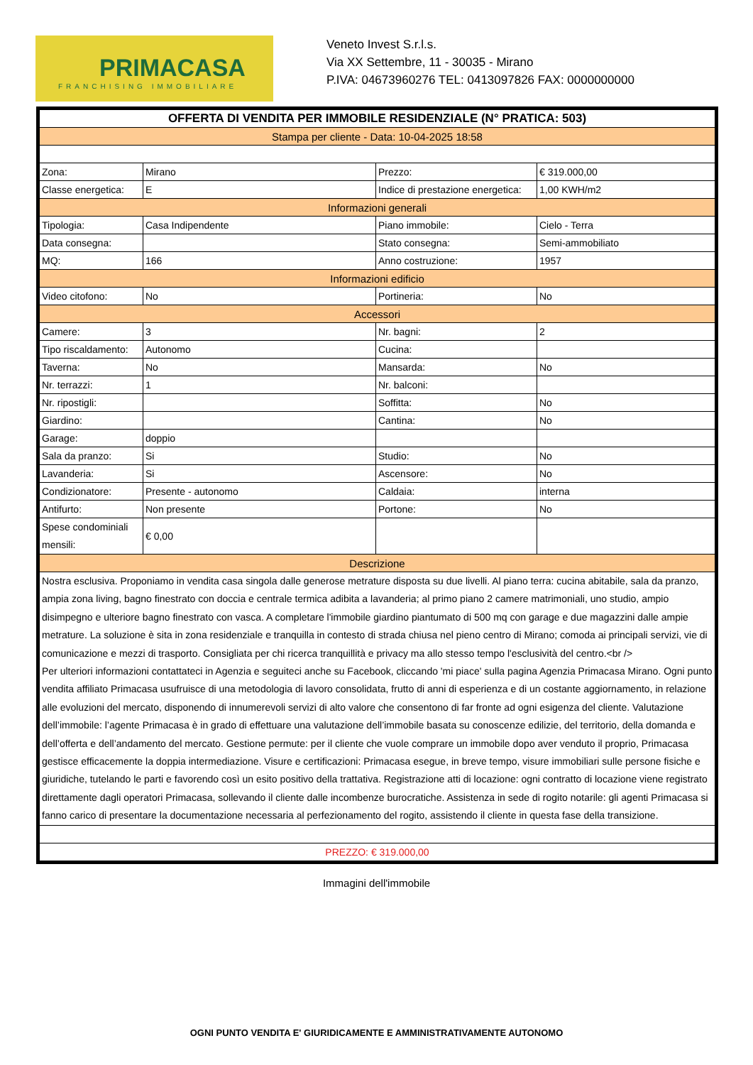PRIMACASA
FRANCHISING IMMOBILIARE
Veneto Invest S.r.l.s.
Via XX Settembre, 11 - 30035 - Mirano
P.IVA: 04673960276 TEL: 0413097826 FAX: 0000000000
| OFFERTA DI VENDITA PER IMMOBILE RESIDENZIALE (N° PRATICA: 503) | | | |
| Stampa per cliente - Data: 10-04-2025 18:58 | | | |
| Zona: | Mirano | Prezzo: | € 319.000,00 |
| Classe energetica: | E | Indice di prestazione energetica: | 1,00 KWH/m2 |
| Informazioni generali | | | |
| Tipologia: | Casa Indipendente | Piano immobile: | Cielo - Terra |
| Data consegna: | | Stato consegna: | Semi-ammobiliato |
| MQ: | 166 | Anno costruzione: | 1957 |
| Informazioni edificio | | | |
| Video citofono: | No | Portineria: | No |
| Accessori | | | |
| Camere: | 3 | Nr. bagni: | 2 |
| Tipo riscaldamento: | Autonomo | Cucina: | |
| Taverna: | No | Mansarda: | No |
| Nr. terrazzi: | 1 | Nr. balconi: | |
| Nr. ripostigli: | | Soffitta: | No |
| Giardino: | | Cantina: | No |
| Garage: | doppio | | |
| Sala da pranzo: | Si | Studio: | No |
| Lavanderia: | Si | Ascensore: | No |
| Condizionatore: | Presente - autonomo | Caldaia: | interna |
| Antifurto: | Non presente | Portone: | No |
| Spese condominiali mensili: | € 0,00 | | |
| Descrizione | | | |
| Nostra esclusiva. Proponiamo in vendita casa singola dalle generose metrature disposta su due livelli. Al piano terra: cucina abitabile, sala da pranzo, ampia zona living, bagno finestrato con doccia e centrale termica adibita a lavanderia; al primo piano 2 camere matrimoniali, uno studio, ampio disimpegno e ulteriore bagno finestrato con vasca. A completare l'immobile giardino piantumato di 500 mq con garage e due magazzini dalle ampie metrature. La soluzione è sita in zona residenziale e tranquilla in contesto di strada chiusa nel pieno centro di Mirano; comoda ai principali servizi, vie di comunicazione e mezzi di trasporto. Consigliata per chi ricerca tranquillità e privacy ma allo stesso tempo l'esclusività del centro.<br /> Per ulteriori informazioni contattateci in Agenzia e seguiteci anche su Facebook, cliccando 'mi piace' sulla pagina Agenzia Primacasa Mirano. Ogni punto vendita affiliato Primacasa usufruisce di una metodologia di lavoro consolidata, frutto di anni di esperienza e di un costante aggiornamento, in relazione alle evoluzioni del mercato, disponendo di innumerevoli servizi di alto valore che consentono di far fronte ad ogni esigenza del cliente. Valutazione dell’immobile: l’agente Primacasa è in grado di effettuare una valutazione dell’immobile basata su conoscenze edilizie, del territorio, della domanda e dell’offerta e dell’andamento del mercato. Gestione permute: per il cliente che vuole comprare un immobile dopo aver venduto il proprio, Primacasa gestisce efficacemente la doppia intermediazione. Visure e certificazioni: Primacasa esegue, in breve tempo, visure immobiliari sulle persone fisiche e giuridiche, tutelando le parti e favorendo così un esito positivo della trattativa. Registrazione atti di locazione: ogni contratto di locazione viene registrato direttamente dagli operatori Primacasa, sollevando il cliente dalle incombenze burocratiche. Assistenza in sede di rogito notarile: gli agenti Primacasa si fanno carico di presentare la documentazione necessaria al perfezionamento del rogito, assistendo il cliente in questa fase della transizione. | | | |
| PREZZO: € 319.000,00 | | | |
Immagini dell'immobile
OGNI PUNTO VENDITA E' GIURIDICAMENTE E AMMINISTRATIVAMENTE AUTONOMO